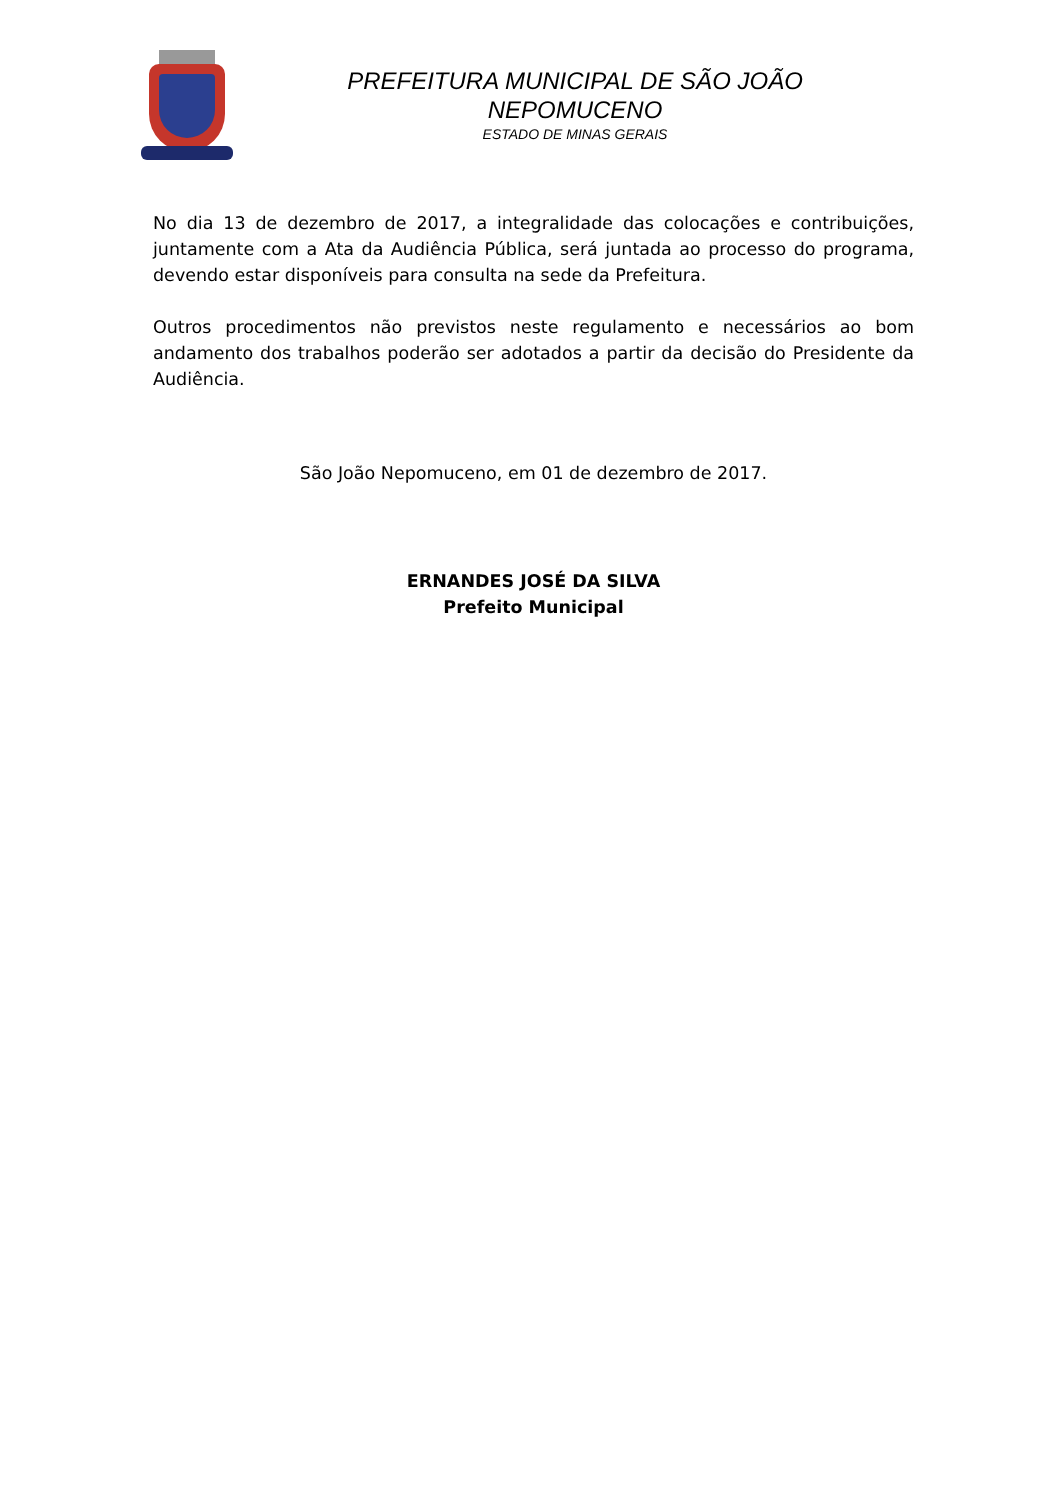PREFEITURA MUNICIPAL DE SÃO JOÃO
NEPOMUCENO
ESTADO DE MINAS GERAIS
No dia 13 de dezembro de 2017, a integralidade das colocações e contribuições, juntamente com a Ata da Audiência Pública, será juntada ao processo do programa, devendo estar disponíveis para consulta na sede da Prefeitura.
Outros procedimentos não previstos neste regulamento e necessários ao bom andamento dos trabalhos poderão ser adotados a partir da decisão do Presidente da Audiência.
São João Nepomuceno, em 01 de dezembro de 2017.
ERNANDES JOSÉ DA SILVA
Prefeito Municipal